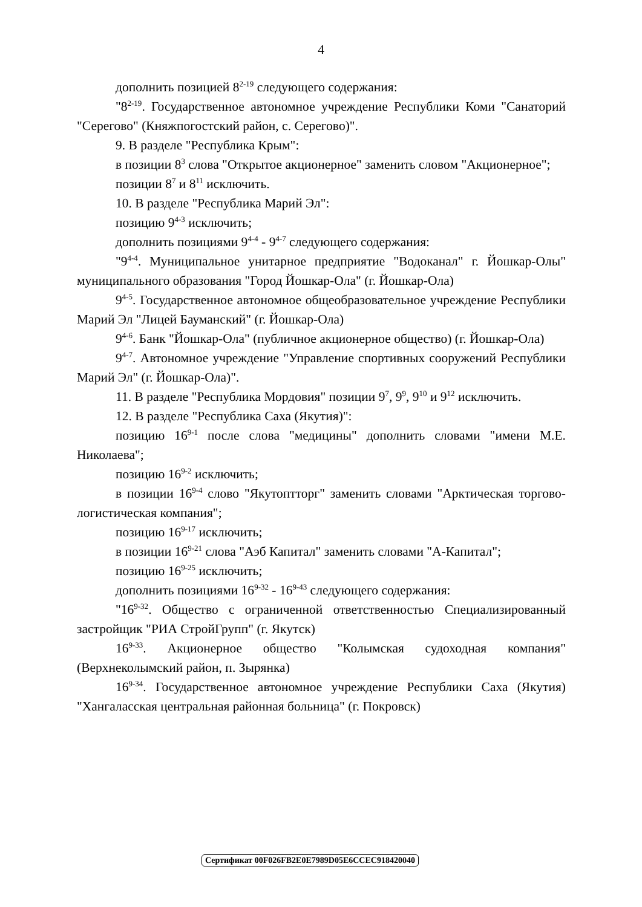4
дополнить позицией 8<sup>2-19</sup> следующего содержания:
"8<sup>2-19</sup>. Государственное автономное учреждение Республики Коми "Санаторий "Серегово" (Княжпогостский район, с. Серегово)".
9. В разделе "Республика Крым":
в позиции 8<sup>3</sup> слова "Открытое акционерное" заменить словом "Акционерное";
позиции 8<sup>7</sup> и 8<sup>11</sup> исключить.
10. В разделе "Республика Марий Эл":
позицию 9<sup>4-3</sup> исключить;
дополнить позициями 9<sup>4-4</sup> - 9<sup>4-7</sup> следующего содержания:
"9<sup>4-4</sup>. Муниципальное унитарное предприятие "Водоканал" г. Йошкар-Олы" муниципального образования "Город Йошкар-Ола" (г. Йошкар-Ола)
9<sup>4-5</sup>. Государственное автономное общеобразовательное учреждение Республики Марий Эл "Лицей Бауманский" (г. Йошкар-Ола)
9<sup>4-6</sup>. Банк "Йошкар-Ола" (публичное акционерное общество) (г. Йошкар-Ола)
9<sup>4-7</sup>. Автономное учреждение "Управление спортивных сооружений Республики Марий Эл" (г. Йошкар-Ола)".
11. В разделе "Республика Мордовия" позиции 9<sup>7</sup>, 9<sup>9</sup>, 9<sup>10</sup> и 9<sup>12</sup> исключить.
12. В разделе "Республика Саха (Якутия)":
позицию 16<sup>9-1</sup> после слова "медицины" дополнить словами "имени М.Е. Николаева";
позицию 16<sup>9-2</sup> исключить;
в позиции 16<sup>9-4</sup> слово "Якутоптторг" заменить словами "Арктическая торгово-логистическая компания";
позицию 16<sup>9-17</sup> исключить;
в позиции 16<sup>9-21</sup> слова "Аэб Капитал" заменить словами "А-Капитал";
позицию 16<sup>9-25</sup> исключить;
дополнить позициями 16<sup>9-32</sup> - 16<sup>9-43</sup> следующего содержания:
"16<sup>9-32</sup>. Общество с ограниченной ответственностью Специализированный застройщик "РИА СтройГрупп" (г. Якутск)
16<sup>9-33</sup>. Акционерное общество "Колымская судоходная компания" (Верхнеколымский район, п. Зырянка)
16<sup>9-34</sup>. Государственное автономное учреждение Республики Саха (Якутия) "Хангаласская центральная районная больница" (г. Покровск)
Сертификат 00F026FB2E0E7989D05E6CCEC918420040